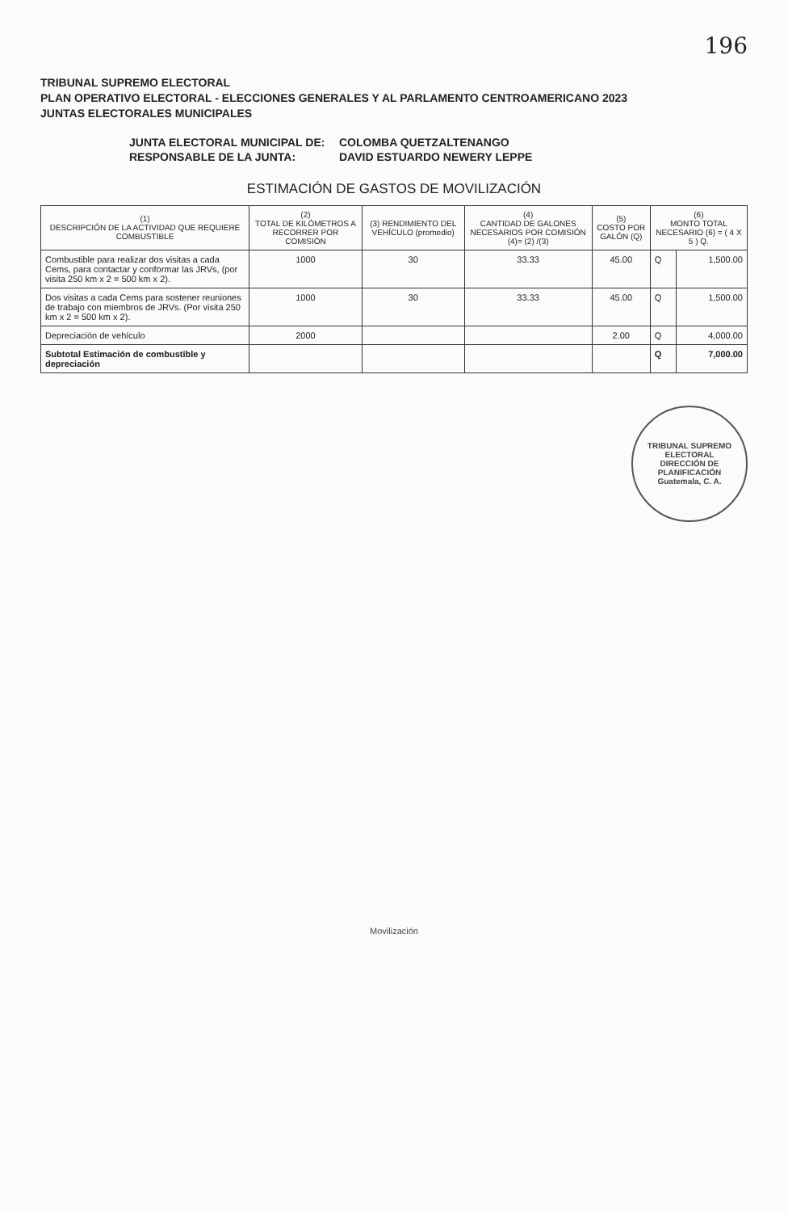196
TRIBUNAL SUPREMO ELECTORAL
PLAN OPERATIVO ELECTORAL - ELECCIONES GENERALES Y AL PARLAMENTO CENTROAMERICANO 2023
JUNTAS ELECTORALES MUNICIPALES
JUNTA ELECTORAL MUNICIPAL DE:
COLOMBA QUETZALTENANGO
RESPONSABLE DE LA JUNTA:
DAVID ESTUARDO NEWERY LEPPE
ESTIMACIÓN DE GASTOS DE MOVILIZACIÓN
| (1) DESCRIPCIÓN DE LA ACTIVIDAD QUE REQUIERE COMBUSTIBLE | (2) TOTAL DE KILÓMETROS A RECORRER POR COMISIÓN | (3) RENDIMIENTO DEL VEHÍCULO (promedio) | (4) CANTIDAD DE GALONES NECESARIOS POR COMISIÓN (4)= (2) /(3) | (5) COSTO POR GALÓN (Q) | (6) MONTO TOTAL NECESARIO (6) = ( 4 X 5 ) Q. | |
| --- | --- | --- | --- | --- | --- | --- |
| Combustible para realizar dos visitas a cada Cems, para contactar y conformar las JRVs, (por visita 250 km x 2 = 500 km x 2). | 1000 | 30 | 33.33 | 45.00 | Q | 1,500.00 |
| Dos visitas a cada Cems para sostener reuniones de trabajo con miembros de JRVs. (Por visita 250 km x 2 = 500 km x 2). | 1000 | 30 | 33.33 | 45.00 | Q | 1,500.00 |
| Depreciación de vehículo | 2000 | | | 2.00 | Q | 4,000.00 |
| Subtotal Estimación de combustible y depreciación | | | | | Q | 7,000.00 |
TRIBUNAL SUPREMO ELECTORAL
DIRECCIÓN DE PLANIFICACIÓN
Guatemala, C. A.
Movilización